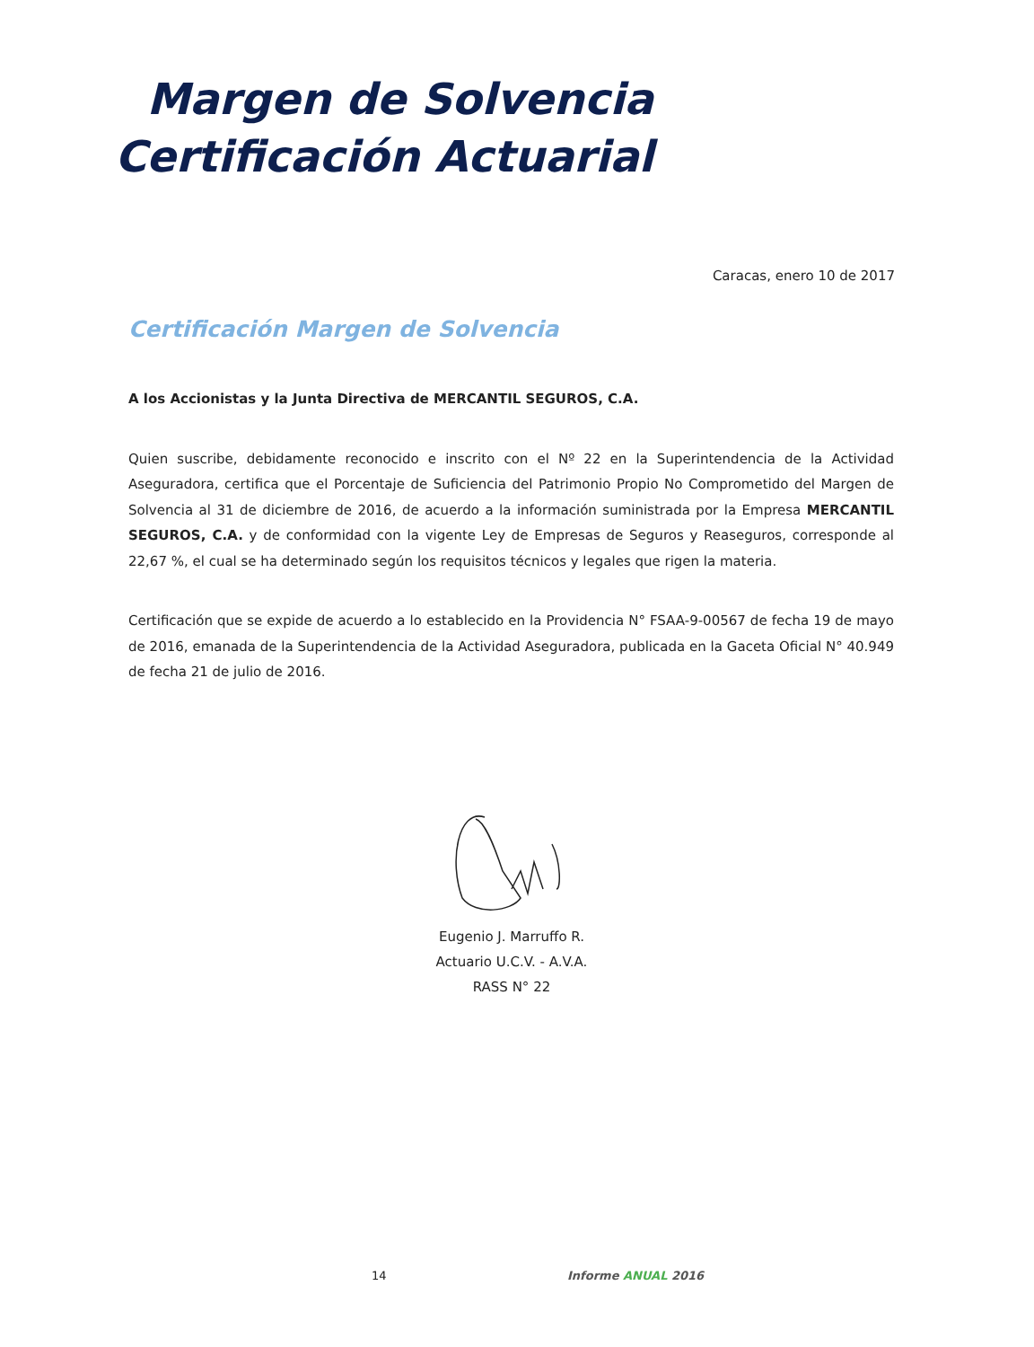Margen de Solvencia
Certificación Actuarial
Caracas, enero 10 de 2017
Certificación Margen de Solvencia
A los Accionistas y la Junta Directiva de MERCANTIL SEGUROS, C.A.
Quien suscribe, debidamente reconocido e inscrito con el Nº 22 en la Superintendencia de la Actividad Aseguradora, certifica que el Porcentaje de Suficiencia del Patrimonio Propio No Comprometido del Margen de Solvencia al 31 de diciembre de 2016, de acuerdo a la información suministrada por la Empresa MERCANTIL SEGUROS, C.A. y de conformidad con la vigente Ley de Empresas de Seguros y Reaseguros, corresponde al 22,67 %, el cual se ha determinado según los requisitos técnicos y legales que rigen la materia.
Certificación que se expide de acuerdo a lo establecido en la Providencia N° FSAA-9-00567 de fecha 19 de mayo de 2016, emanada de la Superintendencia de la Actividad Aseguradora, publicada en la Gaceta Oficial N° 40.949 de fecha 21 de julio de 2016.
Eugenio J. Marruffo R.
Actuario U.C.V. - A.V.A.
RASS N° 22
14 Informe ANUAL 2016